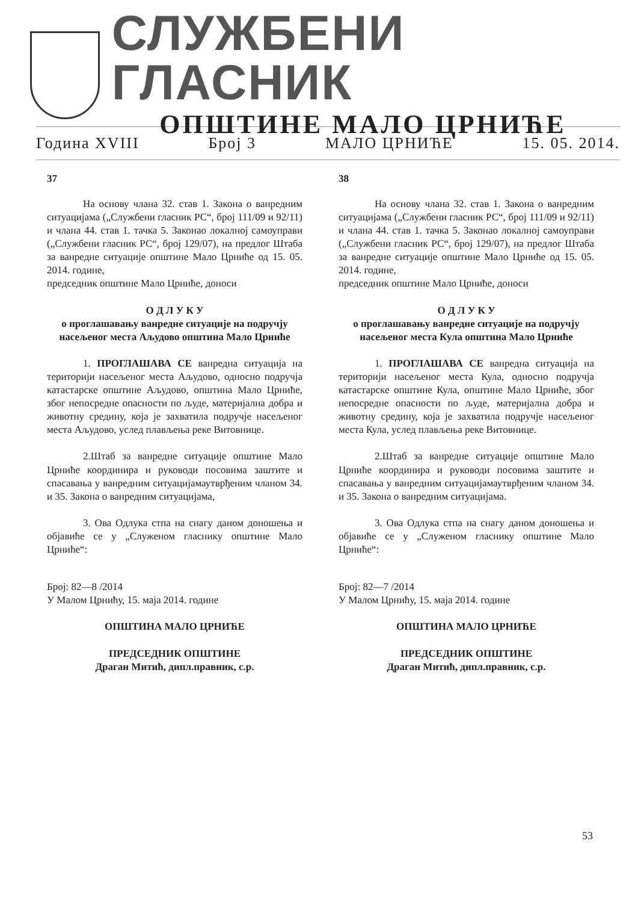СЛУЖБЕНИ ГЛАСНИК
ОПШТИНЕ МАЛО ЦРНИЋЕ
Година XVIII Број 3 МАЛО ЦРНИЋЕ 15. 05. 2014.
37
На основу члана 32. став 1. Закона о ванредним ситуацијама („Службени гласник РС“, број 111/09 и 92/11) и члана 44. став 1. тачка 5. Законао локалној самоуправи („Службени гласник РС“, број 129/07), на предлог Штаба за ванредне ситуације општине Мало Црниће од 15. 05. 2014. године,
председник општине Мало Црниће, доноси
О Д Л У К У
о проглашавању ванредне ситуације на подручју насељеног места Аљудово општина Мало Црниће
1. ПРОГЛАШАВА СЕ ванредна ситуација на територији насељеног места Аљудово, односно подручја катастарске општине Аљудово, општина Мало Црниће, због непосредне опасности по људе, материјална добра и животну средину, која је захватила подручје насељеног места Аљудово, услед плављења реке Витовнице.
2.Штаб за ванредне ситуације општине Мало Црниће координира и руководи посовима заштите и спасавања у ванредним ситуацијамаутврђеним чланом 34. и 35. Закона о ванредним ситуацијама,
3. Ова Одлука стпа на снагу даном доношења и објавиће се у „Служеном гласнику општине Мало Црниће“:
Број: 82—8 /2014
У Малом Црнићу, 15. маја 2014. године
ОПШТИНА МАЛО ЦРНИЋЕ
ПРЕДСЕДНИК ОПШТИНЕ
Драган Митић, дипл.правник, с.р.
38
На основу члана 32. став 1. Закона о ванредним ситуацијама („Службени гласник РС“, број 111/09 и 92/11) и члана 44. став 1. тачка 5. Законао локалној самоуправи („Службени гласник РС“, број 129/07), на предлог Штаба за ванредне ситуације општине Мало Црниће од 15. 05. 2014. године,
председник општине Мало Црниће, доноси
О Д Л У К У
о проглашавању ванредне ситуације на подручју насељеног места Кула општина Мало Црниће
1. ПРОГЛАШАВА СЕ ванредна ситуација на територији насељеног места Кула, односно подручја катастарске општине Кула, општине Мало Црниће, због непосредне опасности по људе, материјална добра и животну средину, која је захватила подручје насељеног места Кула, услед плављења реке Витовнице.
2.Штаб за ванредне ситуације општине Мало Црниће координира и руководи посовима заштите и спасавања у ванредним ситуацијамаутврђеним чланом 34. и 35. Закона о ванредним ситуацијама.
3. Ова Одлука стпа на снагу даном доношења и објавиће се у „Служеном гласнику општине Мало Црниће“:
Број: 82—7 /2014
У Малом Црнићу, 15. маја 2014. године
ОПШТИНА МАЛО ЦРНИЋЕ
ПРЕДСЕДНИК ОПШТИНЕ
Драган Митић, дипл.правник, с.р.
53